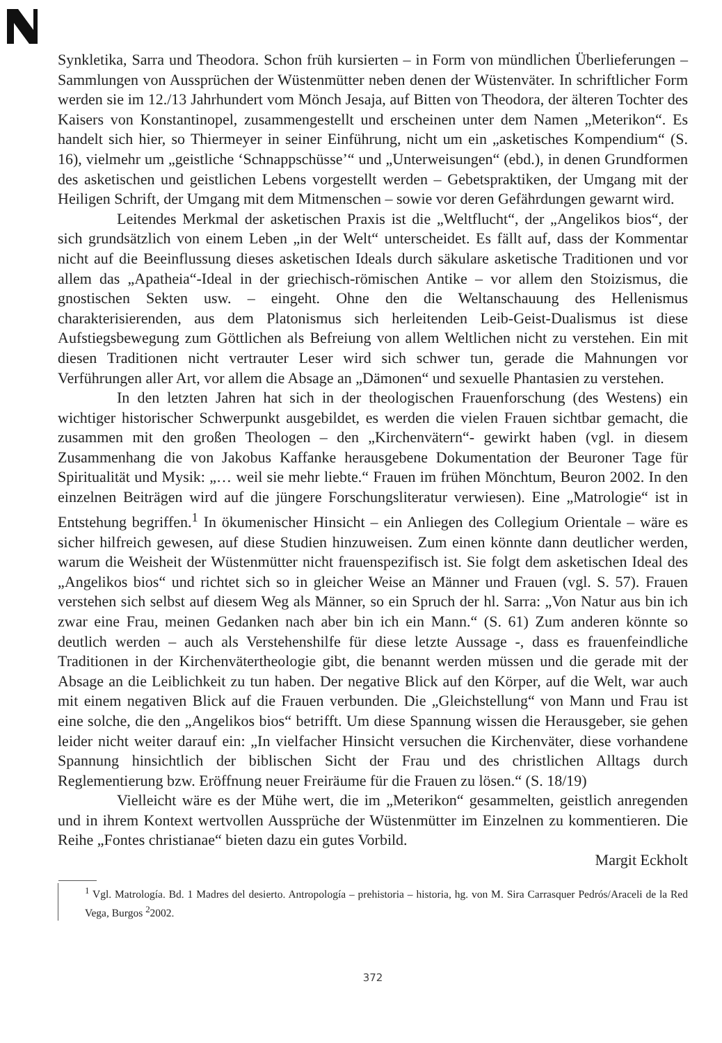Synkletika, Sarra und Theodora. Schon früh kursierten – in Form von mündlichen Überlieferungen – Sammlungen von Aussprüchen der Wüstenmütter neben denen der Wüstenväter. In schriftlicher Form werden sie im 12./13 Jahrhundert vom Mönch Jesaja, auf Bitten von Theodora, der älteren Tochter des Kaisers von Konstantinopel, zusammengestellt und erscheinen unter dem Namen „Meterikon“. Es handelt sich hier, so Thiermeyer in seiner Einführung, nicht um ein „asketisches Kompendium“ (S. 16), vielmehr um „geistliche ‘Schnappschüsse’“ und „Unterweisungen“ (ebd.), in denen Grundformen des asketischen und geistlichen Lebens vorgestellt werden – Gebetspraktiken, der Umgang mit der Heiligen Schrift, der Umgang mit dem Mitmenschen – sowie vor deren Gefährdungen gewarnt wird.
Leitendes Merkmal der asketischen Praxis ist die „Weltflucht“, der „Angelikos bios“, der sich grundsätzlich von einem Leben „in der Welt“ unterscheidet. Es fällt auf, dass der Kommentar nicht auf die Beeinflussung dieses asketischen Ideals durch säkulare asketische Traditionen und vor allem das „Apatheia“-Ideal in der griechisch-römischen Antike – vor allem den Stoizismus, die gnostischen Sekten usw. – eingeht. Ohne den die Weltanschauung des Hellenismus charakterisierenden, aus dem Platonismus sich herleitenden Leib-Geist-Dualismus ist diese Aufstiegsbewegung zum Göttlichen als Befreiung von allem Weltlichen nicht zu verstehen. Ein mit diesen Traditionen nicht vertrauter Leser wird sich schwer tun, gerade die Mahnungen vor Verführungen aller Art, vor allem die Absage an „Dämonen“ und sexuelle Phantasien zu verstehen.
In den letzten Jahren hat sich in der theologischen Frauenforschung (des Westens) ein wichtiger historischer Schwerpunkt ausgebildet, es werden die vielen Frauen sichtbar gemacht, die zusammen mit den großen Theologen – den „Kirchenvätern“- gewirkt haben (vgl. in diesem Zusammenhang die von Jakobus Kaffanke herausgebene Dokumentation der Beuroner Tage für Spiritualität und Mysik: „… weil sie mehr liebte.“ Frauen im frühen Mönchtum, Beuron 2002. In den einzelnen Beiträgen wird auf die jüngere Forschungsliteratur verwiesen). Eine „Matrologie“ ist in Entstehung begriffen.<sup>1</sup> In ökumenischer Hinsicht – ein Anliegen des Collegium Orientale – wäre es sicher hilfreich gewesen, auf diese Studien hinzuweisen. Zum einen könnte dann deutlicher werden, warum die Weisheit der Wüstenmütter nicht frauenspezifisch ist. Sie folgt dem asketischen Ideal des „Angelikos bios“ und richtet sich so in gleicher Weise an Männer und Frauen (vgl. S. 57). Frauen verstehen sich selbst auf diesem Weg als Männer, so ein Spruch der hl. Sarra: „Von Natur aus bin ich zwar eine Frau, meinen Gedanken nach aber bin ich ein Mann.“ (S. 61) Zum anderen könnte so deutlich werden – auch als Verstehenshilfe für diese letzte Aussage -, dass es frauenfeindliche Traditionen in der Kirchenvätertheologie gibt, die benannt werden müssen und die gerade mit der Absage an die Leiblichkeit zu tun haben. Der negative Blick auf den Körper, auf die Welt, war auch mit einem negativen Blick auf die Frauen verbunden. Die „Gleichstellung“ von Mann und Frau ist eine solche, die den „Angelikos bios“ betrifft. Um diese Spannung wissen die Herausgeber, sie gehen leider nicht weiter darauf ein: „In vielfacher Hinsicht versuchen die Kirchenväter, diese vorhandene Spannung hinsichtlich der biblischen Sicht der Frau und des christlichen Alltags durch Reglementierung bzw. Eröffnung neuer Freiräume für die Frauen zu lösen.“ (S. 18/19)
Vielleicht wäre es der Mühe wert, die im „Meterikon“ gesammelten, geistlich anregenden und in ihrem Kontext wertvollen Aussprüche der Wüstenmütter im Einzelnen zu kommentieren. Die Reihe „Fontes christianae“ bieten dazu ein gutes Vorbild.
Margit Eckholt
<sup>1</sup> Vgl. Matrología. Bd. 1 Madres del desierto. Antropología – prehistoria – historia, hg. von M. Sira Carrasquer Pedrós/Araceli de la Red Vega, Burgos <sup>2</sup>2002.
372